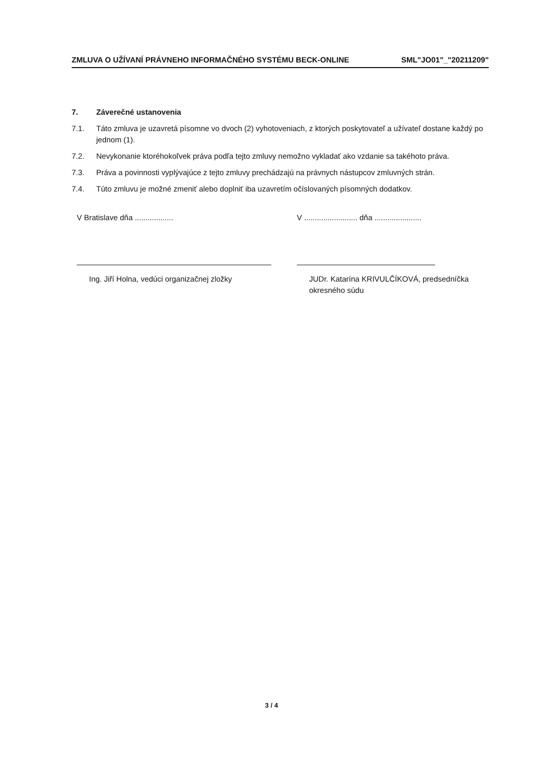ZMLUVA O UŽÍVANÍ PRÁVNEHO INFORMAČNÉHO SYSTÉMU BECK-ONLINE SML"JO01"_"20211209"
7. Záverečné ustanovenia
7.1. Táto zmluva je uzavretá písomne vo dvoch (2) vyhotoveniach, z ktorých poskytovateľ a užívateľ dostane každý po jednom (1).
7.2. Nevykonanie ktoréhokoľvek práva podľa tejto zmluvy nemožno vykladať ako vzdanie sa takéhoto práva.
7.3. Práva a povinnosti vyplývajúce z tejto zmluvy prechádzajú na právnych nástupcov zmluvných strán.
7.4. Túto zmluvu je možné zmeniť alebo doplniť iba uzavretím očíslovaných písomných dodatkov.
V Bratislave dňa ..................
Ing. Jiří Holna, vedúci organizačnej zložky
V ......................... dňa ......................
JUDr. Katarína KRIVULČÍKOVÁ, predsedníčka okresného súdu
3 / 4